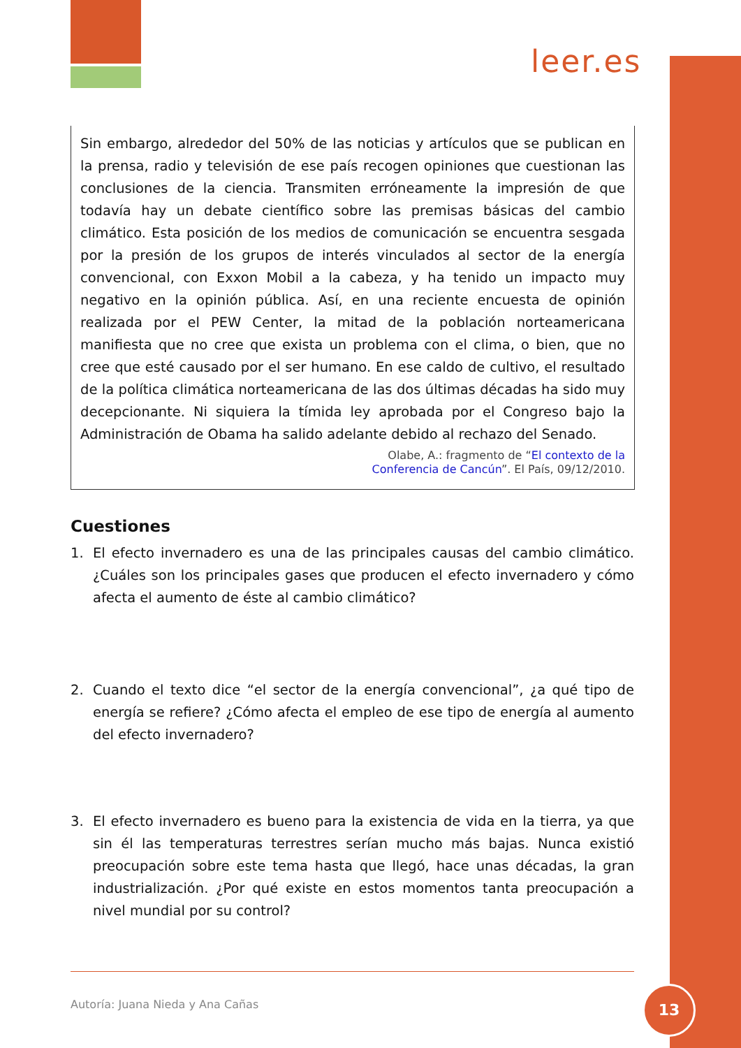leer.es
Sin embargo, alrededor del 50% de las noticias y artículos que se publican en la prensa, radio y televisión de ese país recogen opiniones que cuestionan las conclusiones de la ciencia. Transmiten erróneamente la impresión de que todavía hay un debate científico sobre las premisas básicas del cambio climático. Esta posición de los medios de comunicación se encuentra sesgada por la presión de los grupos de interés vinculados al sector de la energía convencional, con Exxon Mobil a la cabeza, y ha tenido un impacto muy negativo en la opinión pública. Así, en una reciente encuesta de opinión realizada por el PEW Center, la mitad de la población norteamericana manifiesta que no cree que exista un problema con el clima, o bien, que no cree que esté causado por el ser humano. En ese caldo de cultivo, el resultado de la política climática norteamericana de las dos últimas décadas ha sido muy decepcionante. Ni siquiera la tímida ley aprobada por el Congreso bajo la Administración de Obama ha salido adelante debido al rechazo del Senado.
Olabe, A.: fragmento de “El contexto de la
Conferencia de Cancún”. El País, 09/12/2010.
Cuestiones
1. El efecto invernadero es una de las principales causas del cambio climático. ¿Cuáles son los principales gases que producen el efecto invernadero y cómo afecta el aumento de éste al cambio climático?
2. Cuando el texto dice “el sector de la energía convencional”, ¿a qué tipo de energía se refiere? ¿Cómo afecta el empleo de ese tipo de energía al aumento del efecto invernadero?
3. El efecto invernadero es bueno para la existencia de vida en la tierra, ya que sin él las temperaturas terrestres serían mucho más bajas. Nunca existió preocupación sobre este tema hasta que llegó, hace unas décadas, la gran industrialización. ¿Por qué existe en estos momentos tanta preocupación a nivel mundial por su control?
Autoría: Juana Nieda y Ana Cañas
13